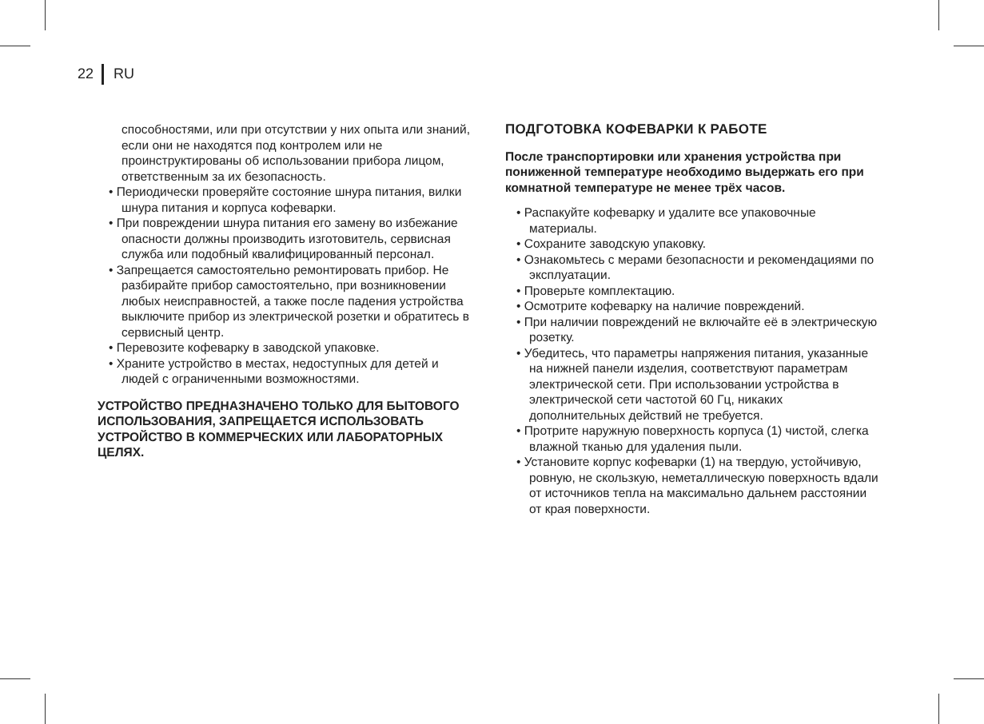22 RU
способностями, или при отсутствии у них опыта или знаний, если они не находятся под контролем или не проинструктированы об использовании прибора лицом, ответственным за их безопасность.
• Периодически проверяйте состояние шнура питания, вилки шнура питания и корпуса кофеварки.
• При повреждении шнура питания его замену во избежание опасности должны производить изготовитель, сервисная служба или подобный квалифицированный персонал.
• Запрещается самостоятельно ремонтировать прибор. Не разбирайте прибор самостоятельно, при возникновении любых неисправностей, а также после падения устройства выключите прибор из электрической розетки и обратитесь в сервисный центр.
• Перевозите кофеварку в заводской упаковке.
• Храните устройство в местах, недоступных для детей и людей с ограниченными возможностями.
УСТРОЙСТВО ПРЕДНАЗНАЧЕНО ТОЛЬКО ДЛЯ БЫТОВОГО ИСПОЛЬЗОВАНИЯ, ЗАПРЕЩАЕТСЯ ИСПОЛЬЗОВАТЬ УСТРОЙСТВО В КОММЕРЧЕСКИХ ИЛИ ЛАБОРАТОРНЫХ ЦЕЛЯХ.
ПОДГОТОВКА КОФЕВАРКИ К РАБОТЕ
После транспортировки или хранения устройства при пониженной температуре необходимо выдержать его при комнатной температуре не менее трёх часов.
• Распакуйте кофеварку и удалите все упаковочные материалы.
• Сохраните заводскую упаковку.
• Ознакомьтесь с мерами безопасности и рекомендациями по эксплуатации.
• Проверьте комплектацию.
• Осмотрите кофеварку на наличие повреждений.
• При наличии повреждений не включайте её в электрическую розетку.
• Убедитесь, что параметры напряжения питания, указанные на нижней панели изделия, соответствуют параметрам электрической сети. При использовании устройства в электрической сети частотой 60 Гц, никаких дополнительных действий не требуется.
• Протрите наружную поверхность корпуса (1) чистой, слегка влажной тканью для удаления пыли.
• Установите корпус кофеварки (1) на твердую, устойчивую, ровную, не скользкую, неметаллическую поверхность вдали от источников тепла на максимально дальнем расстоянии от края поверхности.